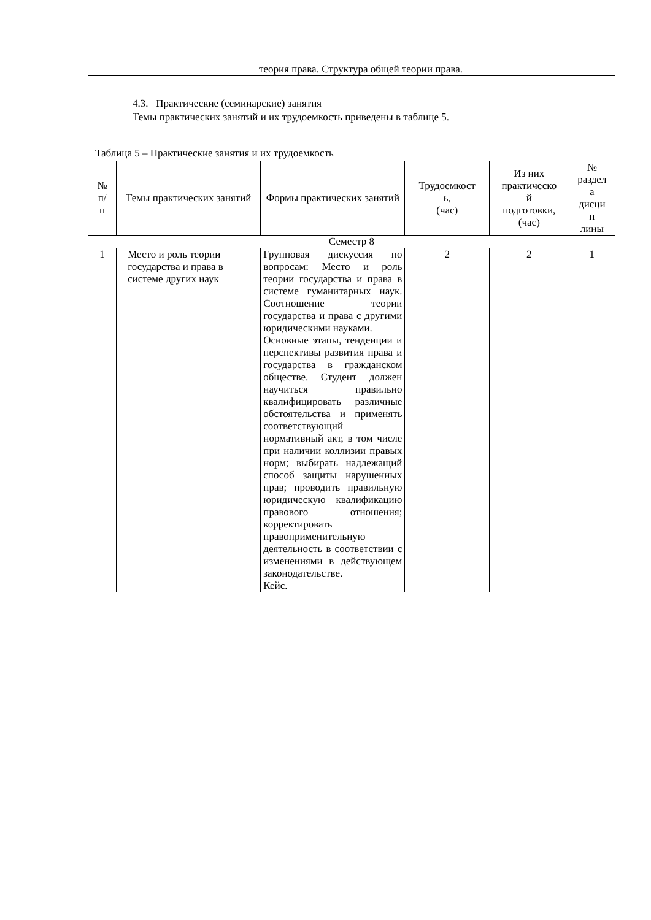| | теория права. Структура общей теории права. |
4.3. Практические (семинарские) занятия
Темы практических занятий и их трудоемкость приведены в таблице 5.
Таблица 5 – Практические занятия и их трудоемкость
| № п/ п | Темы практических занятий | Формы практических занятий | Трудоемкост ь, (час) | Из них практическо й подготовки, (час) | № раздел а дисци п лины |
| --- | --- | --- | --- | --- | --- |
| Семестр 8 | | | | | |
| 1 | Место и роль теории государства и права в системе других наук | Групповая дискуссия по вопросам: Место и роль теории государства и права в системе гуманитарных наук. Соотношение теории государства и права с другими юридическими науками. Основные этапы, тенденции и перспективы развития права и государства в гражданском обществе. Студент должен научиться правильно квалифицировать различные обстоятельства и применять соответствующий нормативный акт, в том числе при наличии коллизии правых норм; выбирать надлежащий способ защиты нарушенных прав; проводить правильную юридическую квалификацию правового отношения; корректировать правоприменительную деятельность в соответствии с изменениями в действующем законодательстве. Кейс. | 2 | 2 | 1 |